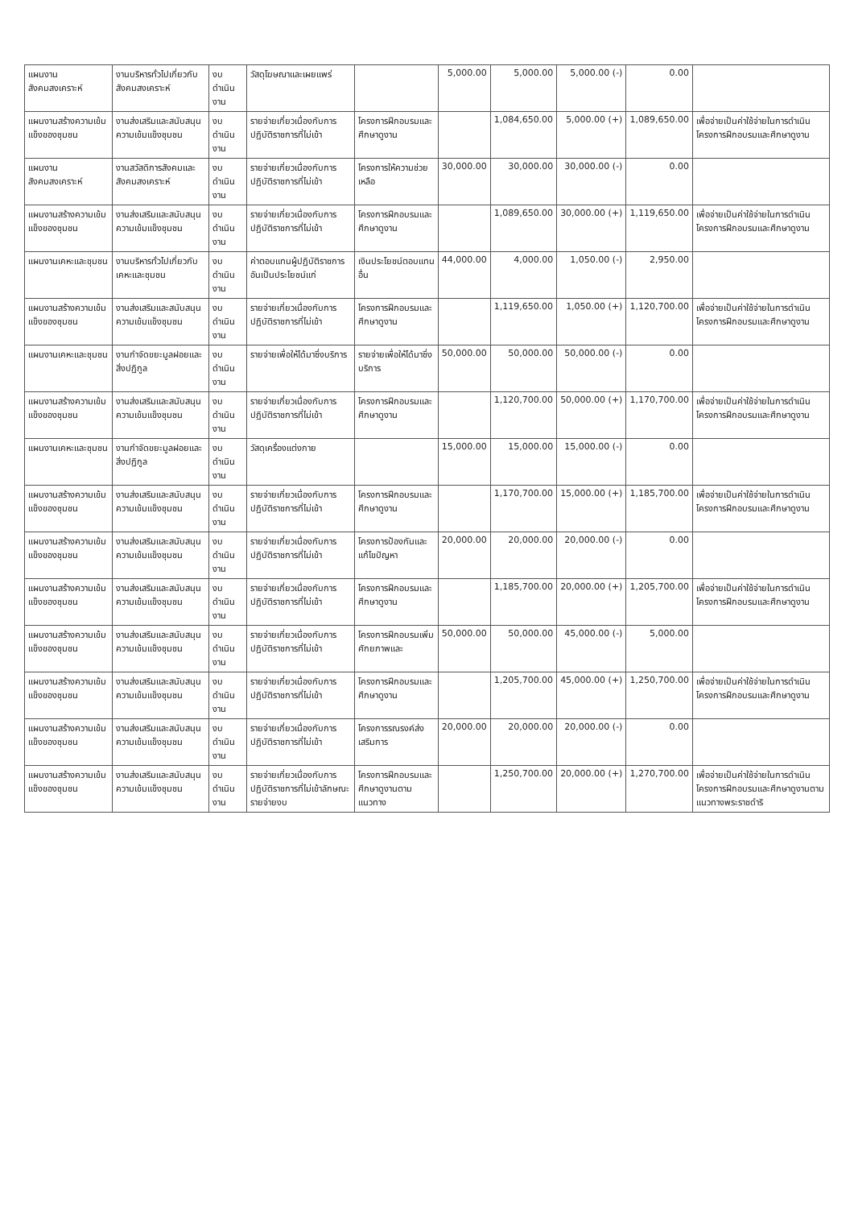| แผนงานสังคมสงเคราะห์ | งานบริหารทั่วไปเกี่ยวกับสังคมสงเคราะห์ | งบดำเนินงาน | วัสดุโฆษณาและเผยแพร่ | | 5,000.00 | 5,000.00 | 5,000.00 (-) | 0.00 | |
| แผนงานสร้างความเข้มแข็งของชุมชน | งานส่งเสริมและสนับสนุนความเข้มแข็งชุมชน | งบดำเนินงาน | รายจ่ายเกี่ยวเนื่องกับการปฏิบัติราชการที่ไม่เข้า | โครงการฝึกอบรมและศึกษาดูงาน | | 1,084,650.00 | 5,000.00 (+) | 1,089,650.00 | เพื่อจ่ายเป็นค่าใช้จ่ายในการดำเนินโครงการฝึกอบรมและศึกษาดูงาน |
| แผนงานสังคมสงเคราะห์ | งานสวัสดิการสังคมและสังคมสงเคราะห์ | งบดำเนินงาน | รายจ่ายเกี่ยวเนื่องกับการปฏิบัติราชการที่ไม่เข้า | โครงการให้ความช่วยเหลือ | 30,000.00 | 30,000.00 | 30,000.00 (-) | 0.00 | |
| แผนงานสร้างความเข้มแข็งของชุมชน | งานส่งเสริมและสนับสนุนความเข้มแข็งชุมชน | งบดำเนินงาน | รายจ่ายเกี่ยวเนื่องกับการปฏิบัติราชการที่ไม่เข้า | โครงการฝึกอบรมและศึกษาดูงาน | | 1,089,650.00 | 30,000.00 (+) | 1,119,650.00 | เพื่อจ่ายเป็นค่าใช้จ่ายในการดำเนินโครงการฝึกอบรมและศึกษาดูงาน |
| แผนงานเคหะและชุมชน | งานบริหารทั่วไปเกี่ยวกับเคหะและชุมชน | งบดำเนินงาน | ค่าตอบแทนผู้ปฏิบัติราชการอันเป็นประโยชน์แก่ | เงินประโยชน์ตอบแทนอื่น | 44,000.00 | 4,000.00 | 1,050.00 (-) | 2,950.00 | |
| แผนงานสร้างความเข้มแข็งของชุมชน | งานส่งเสริมและสนับสนุนความเข้มแข็งชุมชน | งบดำเนินงาน | รายจ่ายเกี่ยวเนื่องกับการปฏิบัติราชการที่ไม่เข้า | โครงการฝึกอบรมและศึกษาดูงาน | | 1,119,650.00 | 1,050.00 (+) | 1,120,700.00 | เพื่อจ่ายเป็นค่าใช้จ่ายในการดำเนินโครงการฝึกอบรมและศึกษาดูงาน |
| แผนงานเคหะและชุมชน | งานกำจัดขยะมูลฝอยและสิ่งปฏิกูล | งบดำเนินงาน | รายจ่ายเพื่อให้ได้มาซึ่งบริการ | รายจ่ายเพื่อให้ได้มาซึ่งบริการ | 50,000.00 | 50,000.00 | 50,000.00 (-) | 0.00 | |
| แผนงานสร้างความเข้มแข็งของชุมชน | งานส่งเสริมและสนับสนุนความเข้มแข็งชุมชน | งบดำเนินงาน | รายจ่ายเกี่ยวเนื่องกับการปฏิบัติราชการที่ไม่เข้า | โครงการฝึกอบรมและศึกษาดูงาน | | 1,120,700.00 | 50,000.00 (+) | 1,170,700.00 | เพื่อจ่ายเป็นค่าใช้จ่ายในการดำเนินโครงการฝึกอบรมและศึกษาดูงาน |
| แผนงานเคหะและชุมชน | งานกำจัดขยะมูลฝอยและสิ่งปฏิกูล | งบดำเนินงาน | วัสดุเครื่องแต่งกาย | | 15,000.00 | 15,000.00 | 15,000.00 (-) | 0.00 | |
| แผนงานสร้างความเข้มแข็งของชุมชน | งานส่งเสริมและสนับสนุนความเข้มแข็งชุมชน | งบดำเนินงาน | รายจ่ายเกี่ยวเนื่องกับการปฏิบัติราชการที่ไม่เข้า | โครงการฝึกอบรมและศึกษาดูงาน | | 1,170,700.00 | 15,000.00 (+) | 1,185,700.00 | เพื่อจ่ายเป็นค่าใช้จ่ายในการดำเนินโครงการฝึกอบรมและศึกษาดูงาน |
| แผนงานสร้างความเข้มแข็งของชุมชน | งานส่งเสริมและสนับสนุนความเข้มแข็งชุมชน | งบดำเนินงาน | รายจ่ายเกี่ยวเนื่องกับการปฏิบัติราชการที่ไม่เข้า | โครงการป้องกันและแก้ไขปัญหา | 20,000.00 | 20,000.00 | 20,000.00 (-) | 0.00 | |
| แผนงานสร้างความเข้มแข็งของชุมชน | งานส่งเสริมและสนับสนุนความเข้มแข็งชุมชน | งบดำเนินงาน | รายจ่ายเกี่ยวเนื่องกับการปฏิบัติราชการที่ไม่เข้า | โครงการฝึกอบรมและศึกษาดูงาน | | 1,185,700.00 | 20,000.00 (+) | 1,205,700.00 | เพื่อจ่ายเป็นค่าใช้จ่ายในการดำเนินโครงการฝึกอบรมและศึกษาดูงาน |
| แผนงานสร้างความเข้มแข็งของชุมชน | งานส่งเสริมและสนับสนุนความเข้มแข็งชุมชน | งบดำเนินงาน | รายจ่ายเกี่ยวเนื่องกับการปฏิบัติราชการที่ไม่เข้า | โครงการฝึกอบรมเพิ่มศักยภาพและ | 50,000.00 | 50,000.00 | 45,000.00 (-) | 5,000.00 | |
| แผนงานสร้างความเข้มแข็งของชุมชน | งานส่งเสริมและสนับสนุนความเข้มแข็งชุมชน | งบดำเนินงาน | รายจ่ายเกี่ยวเนื่องกับการปฏิบัติราชการที่ไม่เข้า | โครงการฝึกอบรมและศึกษาดูงาน | | 1,205,700.00 | 45,000.00 (+) | 1,250,700.00 | เพื่อจ่ายเป็นค่าใช้จ่ายในการดำเนินโครงการฝึกอบรมและศึกษาดูงาน |
| แผนงานสร้างความเข้มแข็งของชุมชน | งานส่งเสริมและสนับสนุนความเข้มแข็งชุมชน | งบดำเนินงาน | รายจ่ายเกี่ยวเนื่องกับการปฏิบัติราชการที่ไม่เข้า | โครงการรณรงค์ส่งเสริมการ | 20,000.00 | 20,000.00 | 20,000.00 (-) | 0.00 | |
| แผนงานสร้างความเข้มแข็งของชุมชน | งานส่งเสริมและสนับสนุนความเข้มแข็งชุมชน | งบดำเนินงาน | รายจ่ายเกี่ยวเนื่องกับการปฏิบัติราชการที่ไม่เข้าลักษณะรายจ่ายงบ | โครงการฝึกอบรมและศึกษาดูงานตามแนวทาง | | 1,250,700.00 | 20,000.00 (+) | 1,270,700.00 | เพื่อจ่ายเป็นค่าใช้จ่ายในการดำเนินโครงการฝึกอบรมและศึกษาดูงานตามแนวทางพระราชดำริ |